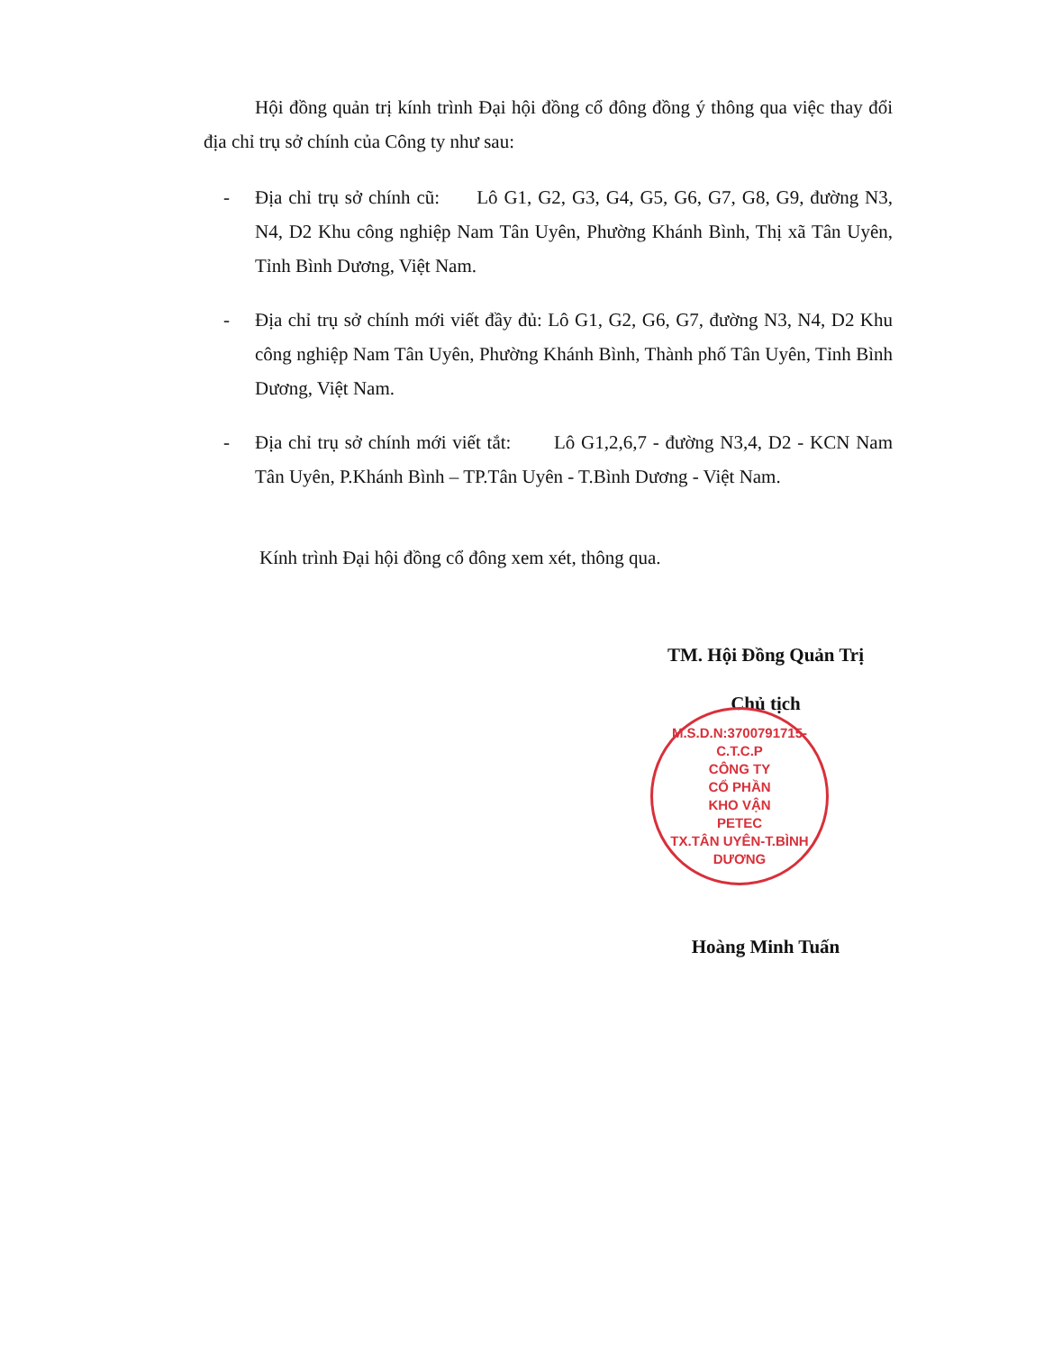Hội đồng quản trị kính trình Đại hội đồng cổ đông đồng ý thông qua việc thay đổi địa chỉ trụ sở chính của Công ty như sau:
- Địa chỉ trụ sở chính cũ: Lô G1, G2, G3, G4, G5, G6, G7, G8, G9, đường N3, N4, D2 Khu công nghiệp Nam Tân Uyên, Phường Khánh Bình, Thị xã Tân Uyên, Tỉnh Bình Dương, Việt Nam.
- Địa chỉ trụ sở chính mới viết đầy đủ: Lô G1, G2, G6, G7, đường N3, N4, D2 Khu công nghiệp Nam Tân Uyên, Phường Khánh Bình, Thành phố Tân Uyên, Tỉnh Bình Dương, Việt Nam.
- Địa chỉ trụ sở chính mới viết tắt: Lô G1,2,6,7 - đường N3,4, D2 - KCN Nam Tân Uyên, P.Khánh Bình – TP.Tân Uyên - T.Bình Dương - Việt Nam.
Kính trình Đại hội đồng cổ đông xem xét, thông qua.
TM. Hội Đồng Quản Trị
Chủ tịch
Hoàng Minh Tuấn
M.S.D.N:3700791715-C.T.C.P
CÔNG TY
CỔ PHẦN
KHO VẬN
PETEC
TX.TÂN UYÊN-T.BÌNH DƯƠNG